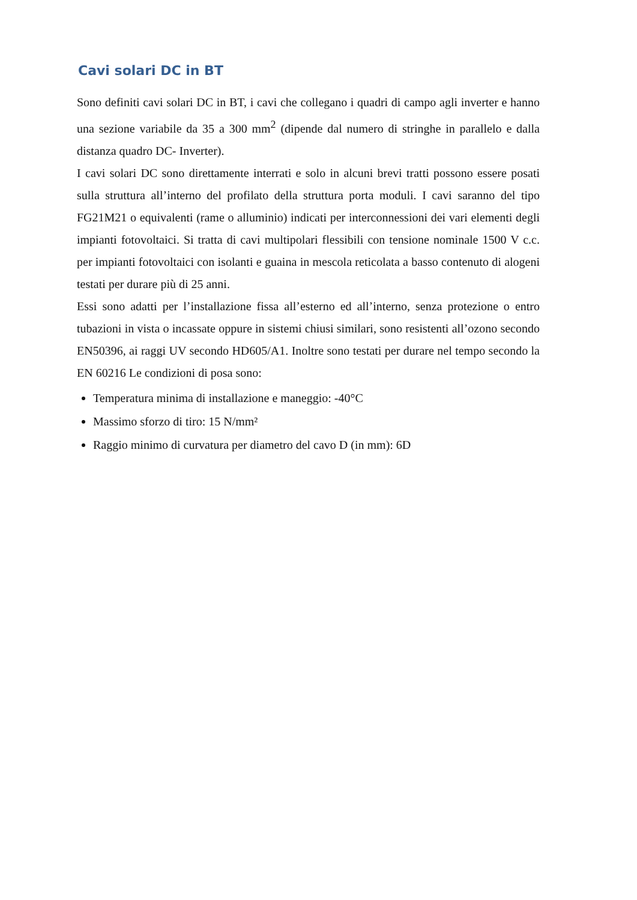Cavi solari DC in BT
Sono definiti cavi solari DC in BT, i cavi che collegano i quadri di campo agli inverter e hanno una sezione variabile da 35 a 300 mm<sup>2</sup> (dipende dal numero di stringhe in parallelo e dalla distanza quadro DC- Inverter).
I cavi solari DC sono direttamente interrati e solo in alcuni brevi tratti possono essere posati sulla struttura all’interno del profilato della struttura porta moduli. I cavi saranno del tipo FG21M21 o equivalenti (rame o alluminio) indicati per interconnessioni dei vari elementi degli impianti fotovoltaici. Si tratta di cavi multipolari flessibili con tensione nominale 1500 V c.c. per impianti fotovoltaici con isolanti e guaina in mescola reticolata a basso contenuto di alogeni testati per durare più di 25 anni.
Essi sono adatti per l’installazione fissa all’esterno ed all’interno, senza protezione o entro tubazioni in vista o incassate oppure in sistemi chiusi similari, sono resistenti all’ozono secondo EN50396, ai raggi UV secondo HD605/A1. Inoltre sono testati per durare nel tempo secondo la EN 60216 Le condizioni di posa sono:
Temperatura minima di installazione e maneggio: -40°C
Massimo sforzo di tiro: 15 N/mm²
Raggio minimo di curvatura per diametro del cavo D (in mm): 6D